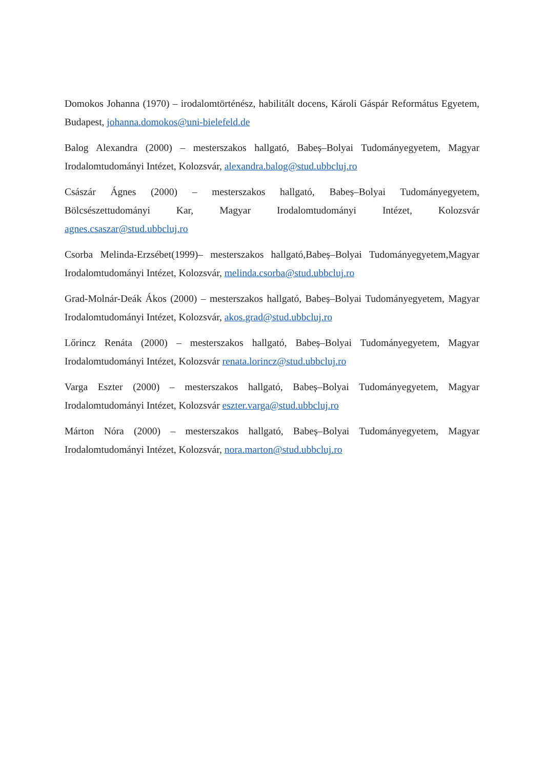Domokos Johanna (1970) – irodalomtörténész, habilitált docens, Károli Gáspár Református Egyetem, Budapest, johanna.domokos@uni-bielefeld.de
Balog Alexandra (2000) – mesterszakos hallgató, Babeș–Bolyai Tudományegyetem, Magyar Irodalomtudományi Intézet, Kolozsvár, alexandra.balog@stud.ubbcluj.ro
Császár Ágnes (2000) – mesterszakos hallgató, Babeș–Bolyai Tudományegyetem, Bölcsészettudományi Kar, Magyar Irodalomtudományi Intézet, Kolozsvár agnes.csaszar@stud.ubbcluj.ro
Csorba Melinda-Erzsébet(1999)– mesterszakos hallgató,Babeș–Bolyai Tudományegyetem,Magyar Irodalomtudományi Intézet, Kolozsvár, melinda.csorba@stud.ubbcluj.ro
Grad-Molnár-Deák Ákos (2000) – mesterszakos hallgató, Babeș–Bolyai Tudományegyetem, Magyar Irodalomtudományi Intézet, Kolozsvár, akos.grad@stud.ubbcluj.ro
Lőrincz Renáta (2000) – mesterszakos hallgató, Babeș–Bolyai Tudományegyetem, Magyar Irodalomtudományi Intézet, Kolozsvár renata.lorincz@stud.ubbcluj.ro
Varga Eszter (2000) – mesterszakos hallgató, Babeș–Bolyai Tudományegyetem, Magyar Irodalomtudományi Intézet, Kolozsvár eszter.varga@stud.ubbcluj.ro
Márton Nóra (2000) – mesterszakos hallgató, Babeș–Bolyai Tudományegyetem, Magyar Irodalomtudományi Intézet, Kolozsvár, nora.marton@stud.ubbcluj.ro